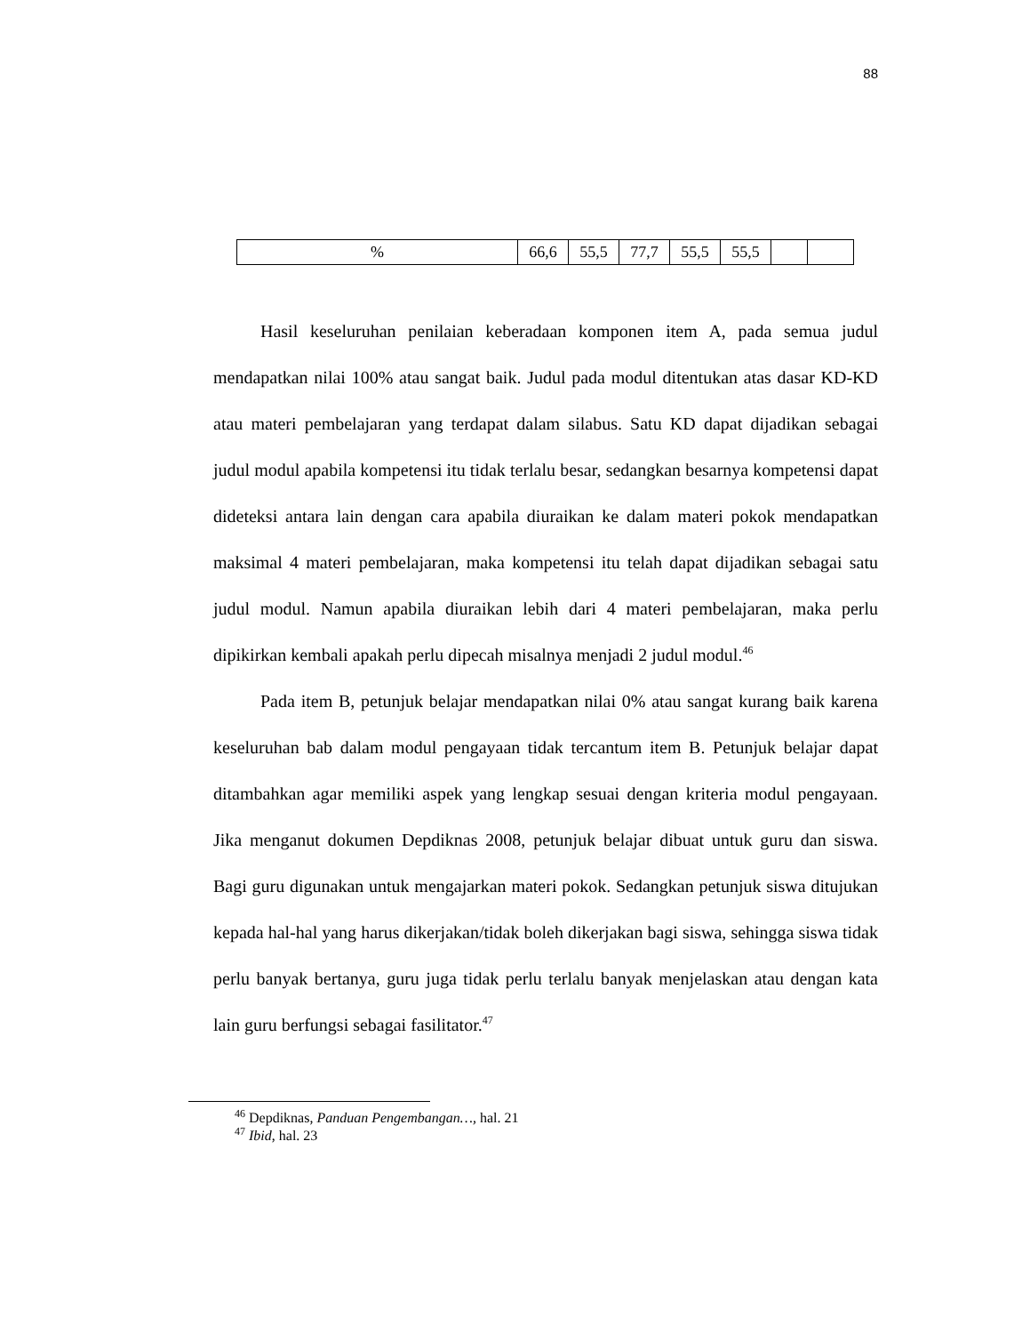88
| % | 66,6 | 55,5 | 77,7 | 55,5 | 55,5 | | |
Hasil keseluruhan penilaian keberadaan komponen item A, pada semua judul mendapatkan nilai 100% atau sangat baik. Judul pada modul ditentukan atas dasar KD-KD atau materi pembelajaran yang terdapat dalam silabus. Satu KD dapat dijadikan sebagai judul modul apabila kompetensi itu tidak terlalu besar, sedangkan besarnya kompetensi dapat dideteksi antara lain dengan cara apabila diuraikan ke dalam materi pokok mendapatkan maksimal 4 materi pembelajaran, maka kompetensi itu telah dapat dijadikan sebagai satu judul modul. Namun apabila diuraikan lebih dari 4 materi pembelajaran, maka perlu dipikirkan kembali apakah perlu dipecah misalnya menjadi 2 judul modul.<sup>46</sup>
Pada item B, petunjuk belajar mendapatkan nilai 0% atau sangat kurang baik karena keseluruhan bab dalam modul pengayaan tidak tercantum item B. Petunjuk belajar dapat ditambahkan agar memiliki aspek yang lengkap sesuai dengan kriteria modul pengayaan. Jika menganut dokumen Depdiknas 2008, petunjuk belajar dibuat untuk guru dan siswa. Bagi guru digunakan untuk mengajarkan materi pokok. Sedangkan petunjuk siswa ditujukan kepada hal-hal yang harus dikerjakan/tidak boleh dikerjakan bagi siswa, sehingga siswa tidak perlu banyak bertanya, guru juga tidak perlu terlalu banyak menjelaskan atau dengan kata lain guru berfungsi sebagai fasilitator.<sup>47</sup>
<sup>46</sup> Depdiknas, Panduan Pengembangan…, hal. 21
<sup>47</sup> Ibid, hal. 23